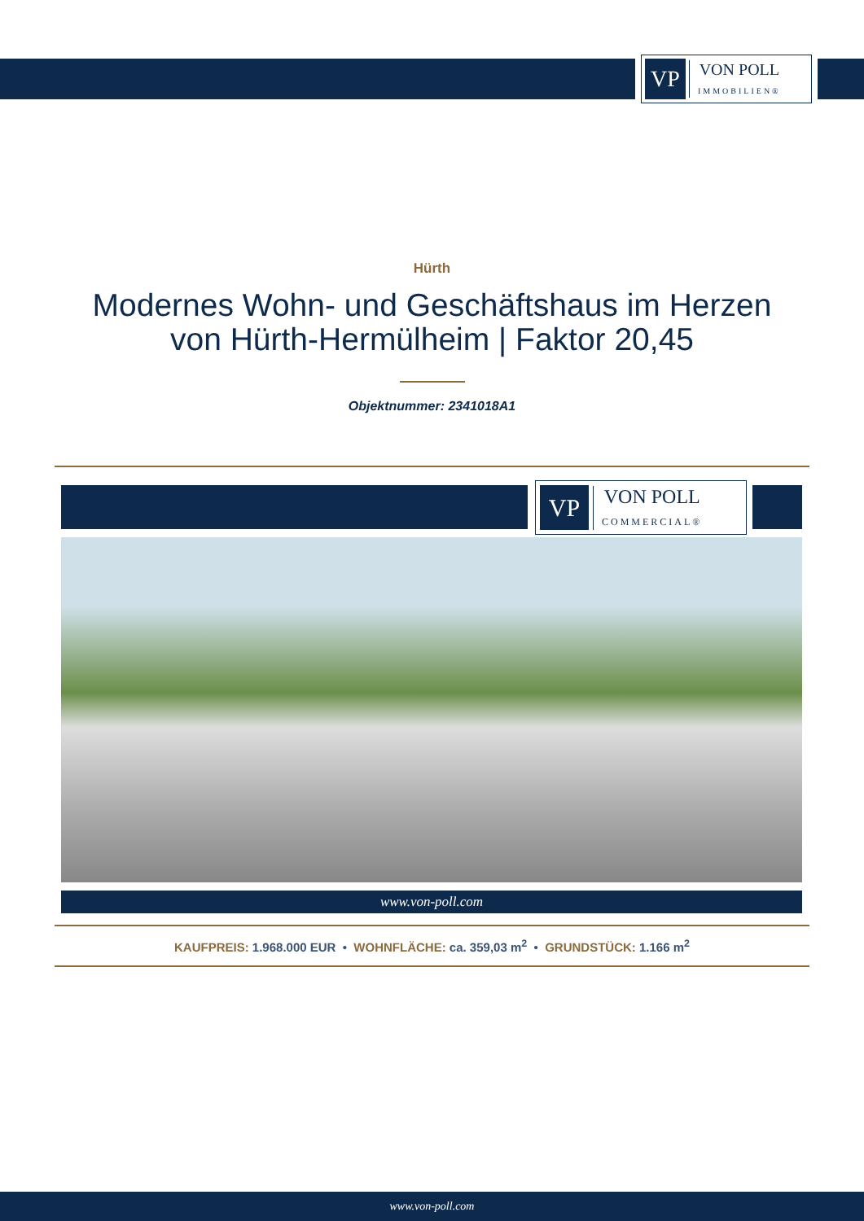VP
VON POLL
IMMOBILIEN®
Hürth
Modernes Wohn- und Geschäftshaus im Herzen
von Hürth-Hermülheim | Faktor 20,45
Objektnummer: 2341018A1
VP
VON POLL
COMMERCIAL®
www.von-poll.com
KAUFPREIS: 1.968.000 EUR • WOHNFLÄCHE: ca. 359,03 m<sup>2</sup> • GRUNDSTÜCK: 1.166 m<sup>2</sup>
www.von-poll.com